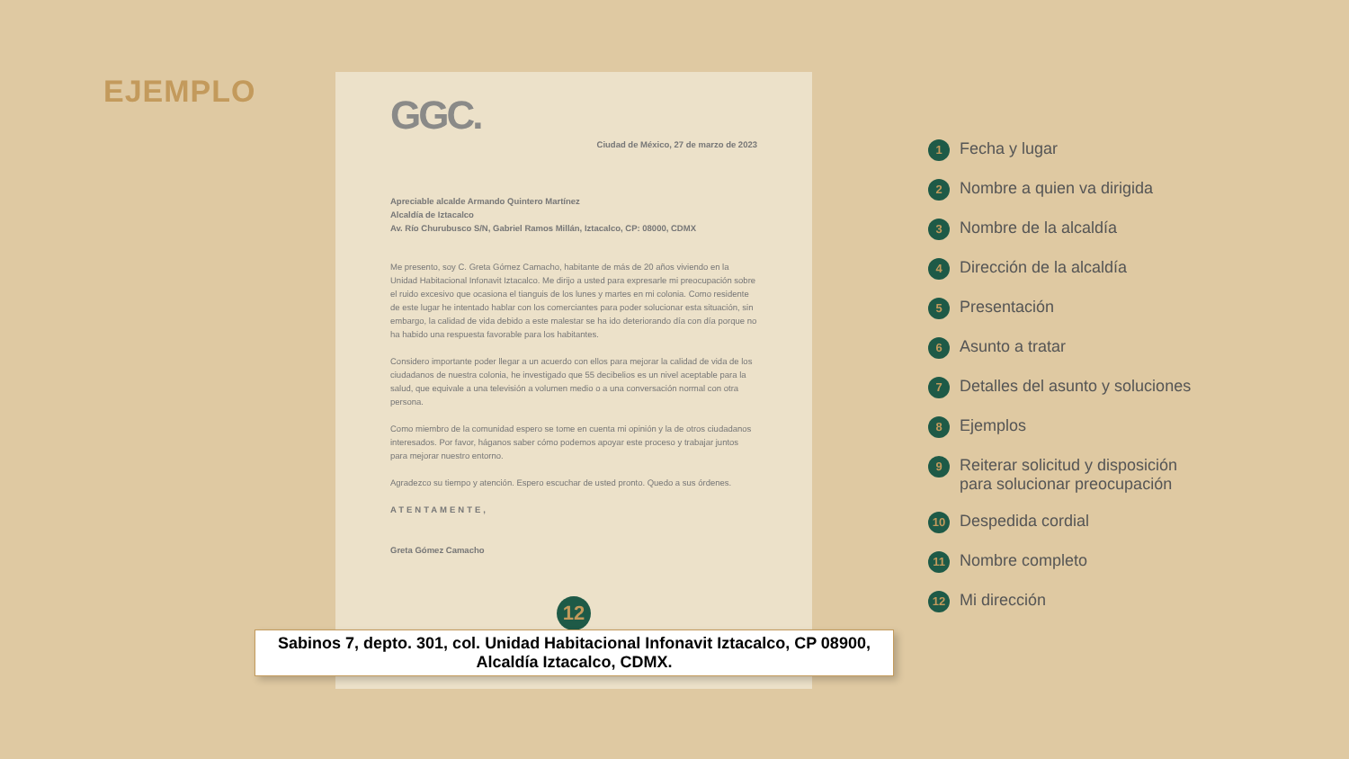EJEMPLO
GGC.
Ciudad de México, 27 de marzo de 2023
Apreciable alcalde Armando Quintero Martínez
Alcaldía de Iztacalco
Av. Río Churubusco S/N, Gabriel Ramos Millán, Iztacalco, CP: 08000, CDMX
Me presento, soy C. Greta Gómez Camacho, habitante de más de 20 años viviendo en la Unidad Habitacional Infonavit Iztacalco. Me dirijo a usted para expresarle mi preocupación sobre el ruido excesivo que ocasiona el tianguis de los lunes y martes en mi colonia. Como residente de este lugar he intentado hablar con los comerciantes para poder solucionar esta situación, sin embargo, la calidad de vida debido a este malestar se ha ido deteriorando día con día porque no ha habido una respuesta favorable para los habitantes.
Considero importante poder llegar a un acuerdo con ellos para mejorar la calidad de vida de los ciudadanos de nuestra colonia, he investigado que 55 decibelios es un nivel aceptable para la salud, que equivale a una televisión a volumen medio o a una conversación normal con otra persona.
Como miembro de la comunidad espero se tome en cuenta mi opinión y la de otros ciudadanos interesados. Por favor, háganos saber cómo podemos apoyar este proceso y trabajar juntos para mejorar nuestro entorno.
Agradezco su tiempo y atención. Espero escuchar de usted pronto. Quedo a sus órdenes.
ATENTAMENTE,
Greta Gómez Camacho
12
Sabinos 7, depto. 301, col. Unidad Habitacional Infonavit Iztacalco, CP 08900,
Alcaldía Iztacalco, CDMX.
1 Fecha y lugar
2 Nombre a quien va dirigida
3 Nombre de la alcaldía
4 Dirección de la alcaldía
5 Presentación
6 Asunto a tratar
7 Detalles del asunto y soluciones
8 Ejemplos
9 Reiterar solicitud y disposición
para solucionar preocupación
10 Despedida cordial
11 Nombre completo
12 Mi dirección